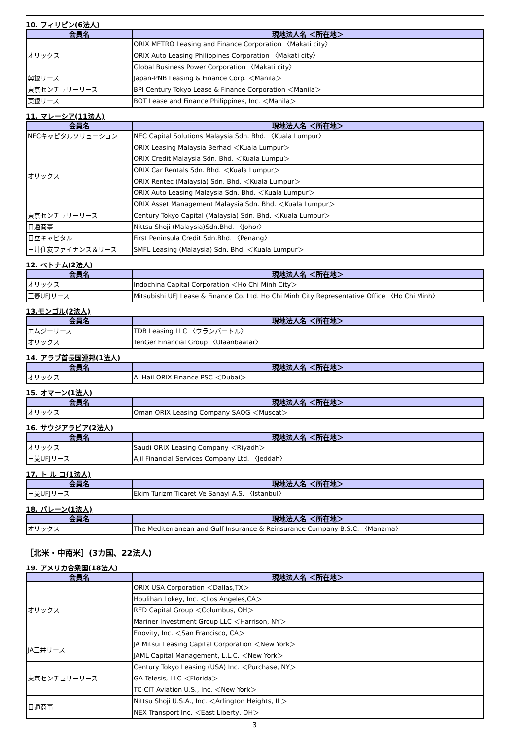10. フィリピン(6法人)
| 会員名 | 現地法人名 ＜所在地＞ |
| --- | --- |
| オリックス | ORIX METRO Leasing and Finance Corporation 〈Makati city〉 |
| | ORIX Auto Leasing Philippines Corporation 〈Makati city〉 |
| | Global Business Power Corporation 〈Makati city〉 |
| 興銀リース | Japan-PNB Leasing & Finance Corp. ＜Manila＞ |
| 東京センチュリーリース | BPI Century Tokyo Lease & Finance Corporation ＜Manila＞ |
| 東銀リース | BOT Lease and Finance Philippines, Inc. ＜Manila＞ |
11. マレーシア(11法人)
| 会員名 | 現地法人名 ＜所在地＞ |
| --- | --- |
| NECキャピタルソリューション | NEC Capital Solutions Malaysia Sdn. Bhd. 〈Kuala Lumpur〉 |
| オリックス | ORIX Leasing Malaysia Berhad ＜Kuala Lumpur＞ |
| | ORIX Credit Malaysia Sdn. Bhd. ＜Kuala Lumpu＞ |
| | ORIX Car Rentals Sdn. Bhd. ＜Kuala Lumpur＞ |
| | ORIX Rentec (Malaysia) Sdn. Bhd. ＜Kuala Lumpur＞ |
| | ORIX Auto Leasing Malaysia Sdn. Bhd. ＜Kuala Lumpur＞ |
| | ORIX Asset Management Malaysia Sdn. Bhd. ＜Kuala Lumpur＞ |
| 東京センチュリーリース | Century Tokyo Capital (Malaysia) Sdn. Bhd. ＜Kuala Lumpur＞ |
| 日通商事 | Nittsu Shoji (Malaysia)Sdn.Bhd. 〈Johor〉 |
| 日立キャピタル | First Peninsula Credit Sdn.Bhd. 〈Penang〉 |
| 三井住友ファイナンス＆リース | SMFL Leasing (Malaysia) Sdn. Bhd. ＜Kuala Lumpur＞ |
12. ベトナム(2法人)
| 会員名 | 現地法人名 ＜所在地＞ |
| --- | --- |
| オリックス | Indochina Capital Corporation ＜Ho Chi Minh City＞ |
| 三菱UFJリース | Mitsubishi UFJ Lease & Finance Co. Ltd. Ho Chi Minh City Representative Office 〈Ho Chi Minh〉 |
13.モンゴル(2法人)
| 会員名 | 現地法人名 ＜所在地＞ |
| --- | --- |
| エムジーリース | TDB Leasing LLC 〈ウランバートル〉 |
| オリックス | TenGer Financial Group 〈Ulaanbaatar〉 |
14. アラブ首長国連邦(1法人)
| 会員名 | 現地法人名 ＜所在地＞ |
| --- | --- |
| オリックス | Al Hail ORIX Finance PSC ＜Dubai＞ |
15. オマーン(1法人)
| 会員名 | 現地法人名 ＜所在地＞ |
| --- | --- |
| オリックス | Oman ORIX Leasing Company SAOG ＜Muscat＞ |
16. サウジアラビア(2法人)
| 会員名 | 現地法人名 ＜所在地＞ |
| --- | --- |
| オリックス | Saudi ORIX Leasing Company ＜Riyadh＞ |
| 三菱UFJリース | Ajil Financial Services Company Ltd. 〈Jeddah〉 |
17. ト ル コ(1法人)
| 会員名 | 現地法人名 ＜所在地＞ |
| --- | --- |
| 三菱UFJリース | Ekim Turizm Ticaret Ve Sanayi A.S. 〈Istanbul〉 |
18. バレーン(1法人)
| 会員名 | 現地法人名 ＜所在地＞ |
| --- | --- |
| オリックス | The Mediterranean and Gulf Insurance & Reinsurance Company B.S.C. 〈Manama〉 |
［北米・中南米］(3カ国、22法人)
19. アメリカ合衆国(18法人)
| 会員名 | 現地法人名 ＜所在地＞ |
| --- | --- |
| オリックス | ORIX USA Corporation ＜Dallas,TX＞ |
| | Houlihan Lokey, Inc. ＜Los Angeles,CA＞ |
| | RED Capital Group ＜Columbus, OH＞ |
| | Mariner Investment Group LLC ＜Harrison, NY＞ |
| | Enovity, Inc. ＜San Francisco, CA＞ |
| JA三井リース | JA Mitsui Leasing Capital Corporation ＜New York＞ |
| | JAML Capital Management, L.L.C. ＜New York＞ |
| 東京センチュリーリース | Century Tokyo Leasing (USA) Inc. ＜Purchase, NY＞ |
| | GA Telesis, LLC ＜Florida＞ |
| | TC-CIT Aviation U.S., Inc. ＜New York＞ |
| 日通商事 | Nittsu Shoji U.S.A., Inc. ＜Arlington Heights, IL＞ |
| | NEX Transport Inc. ＜East Liberty, OH＞ |
3